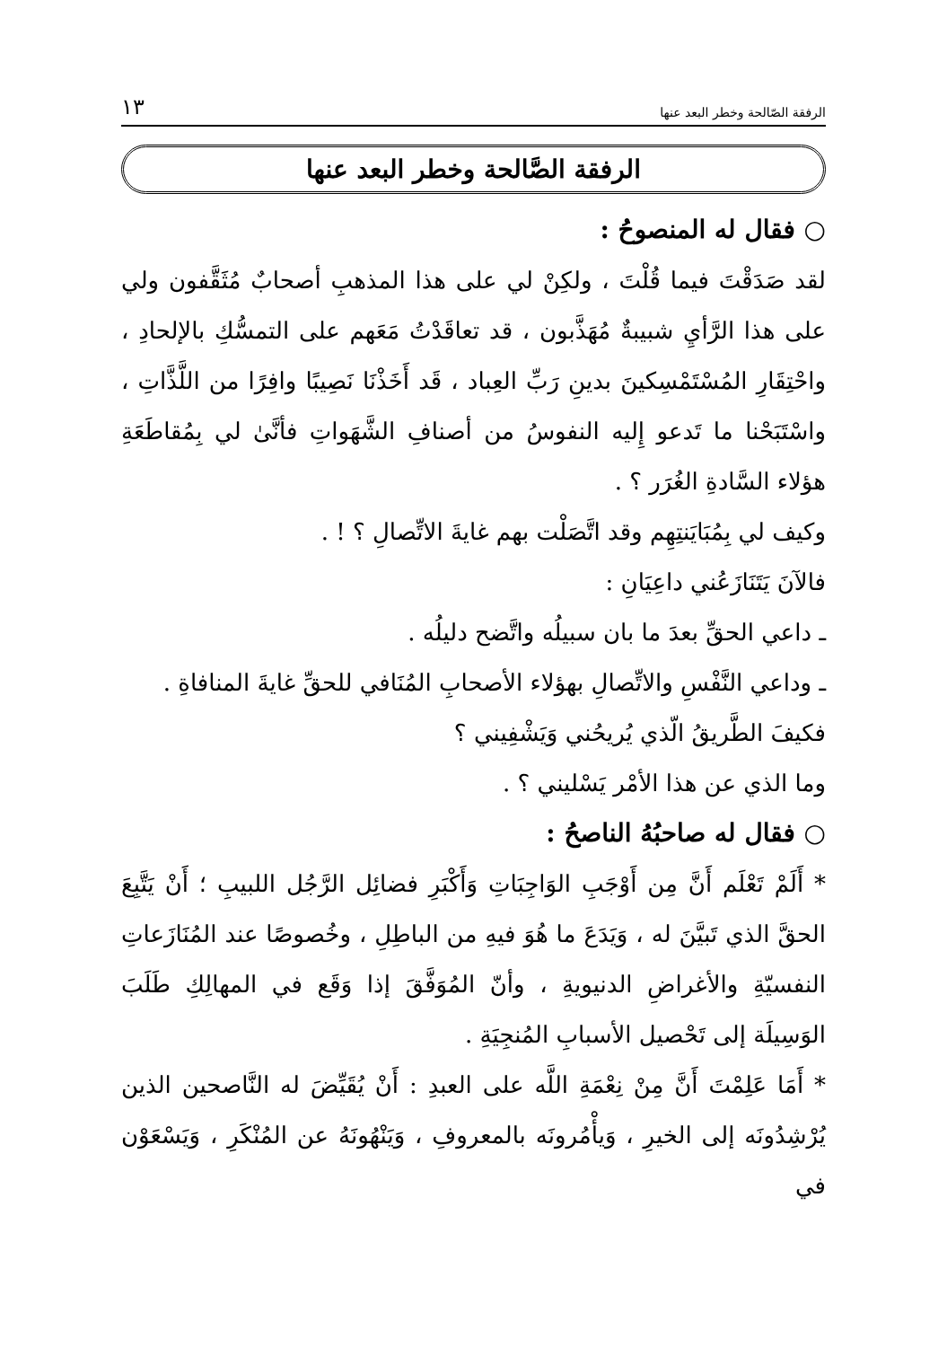الرفقة الصّالحة وخطر البعد عنها ١٣
الرفقة الصَّالحة وخطر البعد عنها
○ فقال له المنصوحُ :
لقد صَدَقْتَ فيما قُلْتَ ، ولكِنْ لي على هذا المذهبِ أصحابٌ مُثَقَّفون ولي على هذا الرَّأيِ شبيبةٌ مُهَذَّبون ، قد تعاقَدْتُ مَعَهم على التمسُّكِ بالإلحادِ ، واحْتِقَارِ المُسْتَمْسِكينَ بدينِ رَبِّ العِباد ، قَد أَخَذْنَا نَصِيبًا وافِرًا من اللَّذَّاتِ ، واسْتَبَحْنا ما تَدعو إِليه النفوسُ من أصنافِ الشَّهَواتِ فأنَّىٰ لي بِمُقاطَعَةِ هؤلاء السَّادةِ الغُرَر ؟ .
وكيف لي بِمُبَايَنتِهِم وقد اتَّصَلْت بهم غايةَ الاتِّصالِ ؟ ! .
فالآنَ يَتَنَازَعُني داعِيَانِ :
ـ داعي الحقِّ بعدَ ما بان سبيلُه واتَّضح دليلُه .
ـ وداعي النَّفْسِ والاتِّصالِ بهؤلاء الأصحابِ المُنَافي للحقِّ غايةَ المنافاةِ .
فكيفَ الطَّريقُ الّذي يُريحُني وَيَشْفِيني ؟
وما الذي عن هذا الأمْر يَسْليني ؟ .
○ فقال له صاحبُهُ الناصحُ :
* أَلَمْ تَعْلَم أَنَّ مِن أَوْجَبِ الوَاجِبَاتِ وَأَكْبَرِ فضائِل الرَّجُل اللبيبِ ؛ أَنْ يَتَّبِعَ الحقَّ الذي تَبيَّنَ له ، وَيَدَعَ ما هُوَ فيهِ من الباطِلِ ، وخُصوصًا عند المُنَازَعاتِ النفسيّةِ والأغراضِ الدنيويةِ ، وأنّ المُوَفَّقَ إذا وَقَع في المهالِكِ طَلَبَ الوَسِيلَة إلى تَحْصيل الأسبابِ المُنجِيَةِ .
* أَمَا عَلِمْتَ أَنَّ مِنْ نِعْمَةِ اللَّه على العبدِ : أَنْ يُقَيِّضَ له النَّاصحين الذين يُرْشِدُونَه إلى الخيرِ ، وَيأْمُرونَه بالمعروفِ ، وَيَنْهُونَهُ عن المُنْكَرِ ، وَيَسْعَوْن في